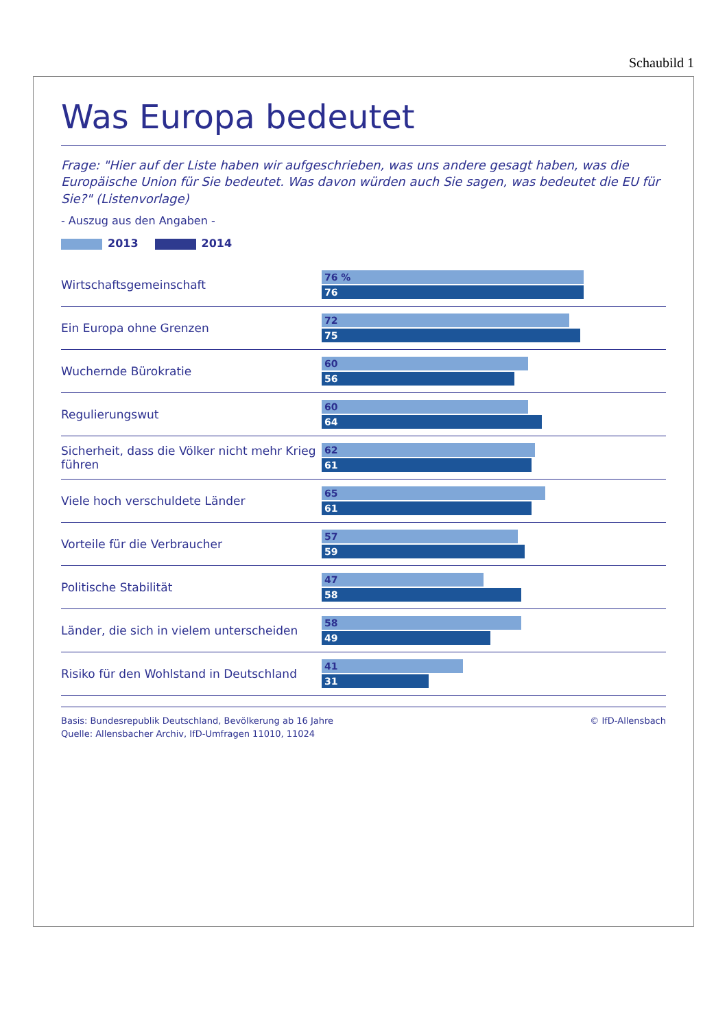Schaubild 1
Was Europa bedeutet
Frage: "Hier auf der Liste haben wir aufgeschrieben, was uns andere gesagt haben, was die Europäische Union für Sie bedeutet. Was davon würden auch Sie sagen, was bedeutet die EU für Sie?" (Listenvorlage)
- Auszug aus den Angaben -
2013 2014
Wirtschaftsgemeinschaft
76 %
76
Ein Europa ohne Grenzen
72
75
Wuchernde Bürokratie
60
56
Regulierungswut
60
64
Sicherheit, dass die Völker nicht mehr Krieg führen
62
61
Viele hoch verschuldete Länder
65
61
Vorteile für die Verbraucher
57
59
Politische Stabilität
47
58
Länder, die sich in vielem unterscheiden
58
49
Risiko für den Wohlstand in Deutschland
41
31
Basis: Bundesrepublik Deutschland, Bevölkerung ab 16 Jahre
Quelle: Allensbacher Archiv, IfD-Umfragen 11010, 11024
© IfD-Allensbach